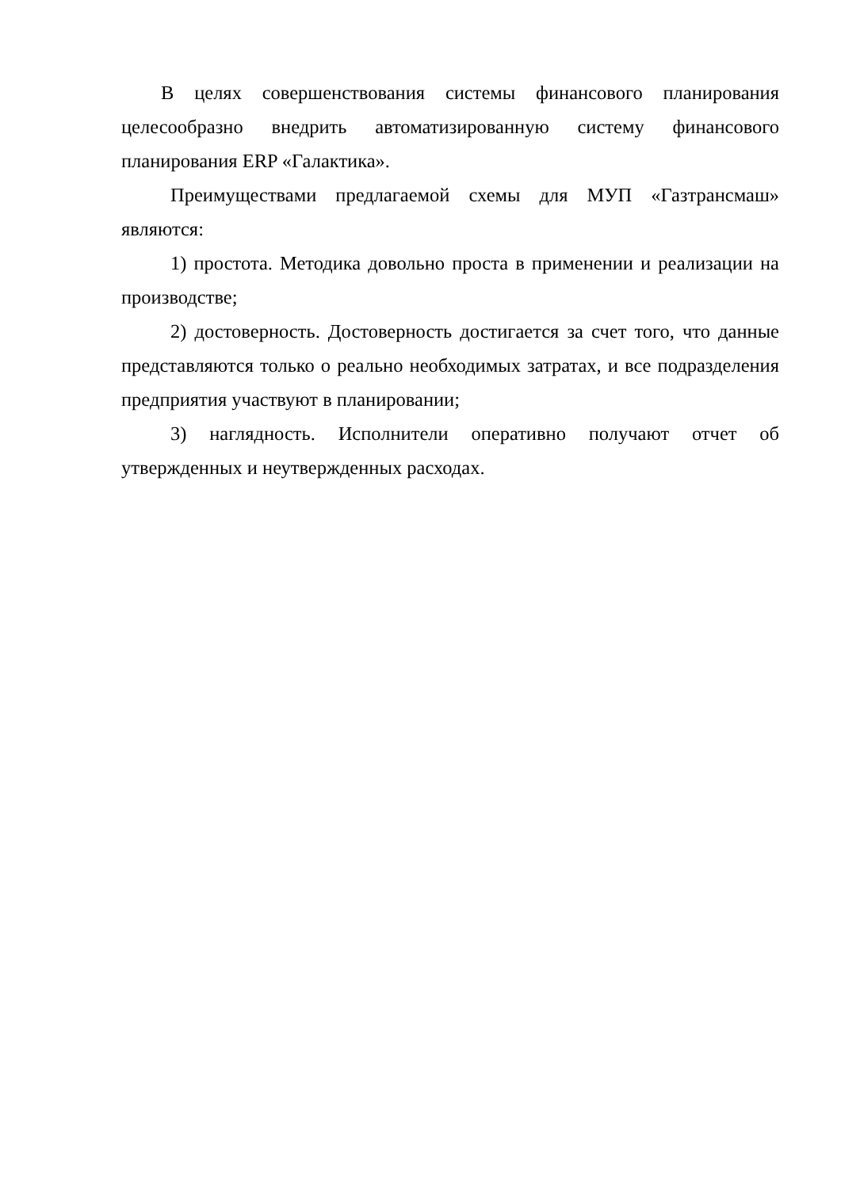В целях совершенствования системы финансового планирования целесообразно внедрить автоматизированную систему финансового планирования ERP «Галактика».
Преимуществами предлагаемой схемы для МУП «Газтрансмаш» являются:
1) простота. Методика довольно проста в применении и реализации на производстве;
2) достоверность. Достоверность достигается за счет того, что данные представляются только о реально необходимых затратах, и все подразделения предприятия участвуют в планировании;
3) наглядность. Исполнители оперативно получают отчет об утвержденных и неутвержденных расходах.